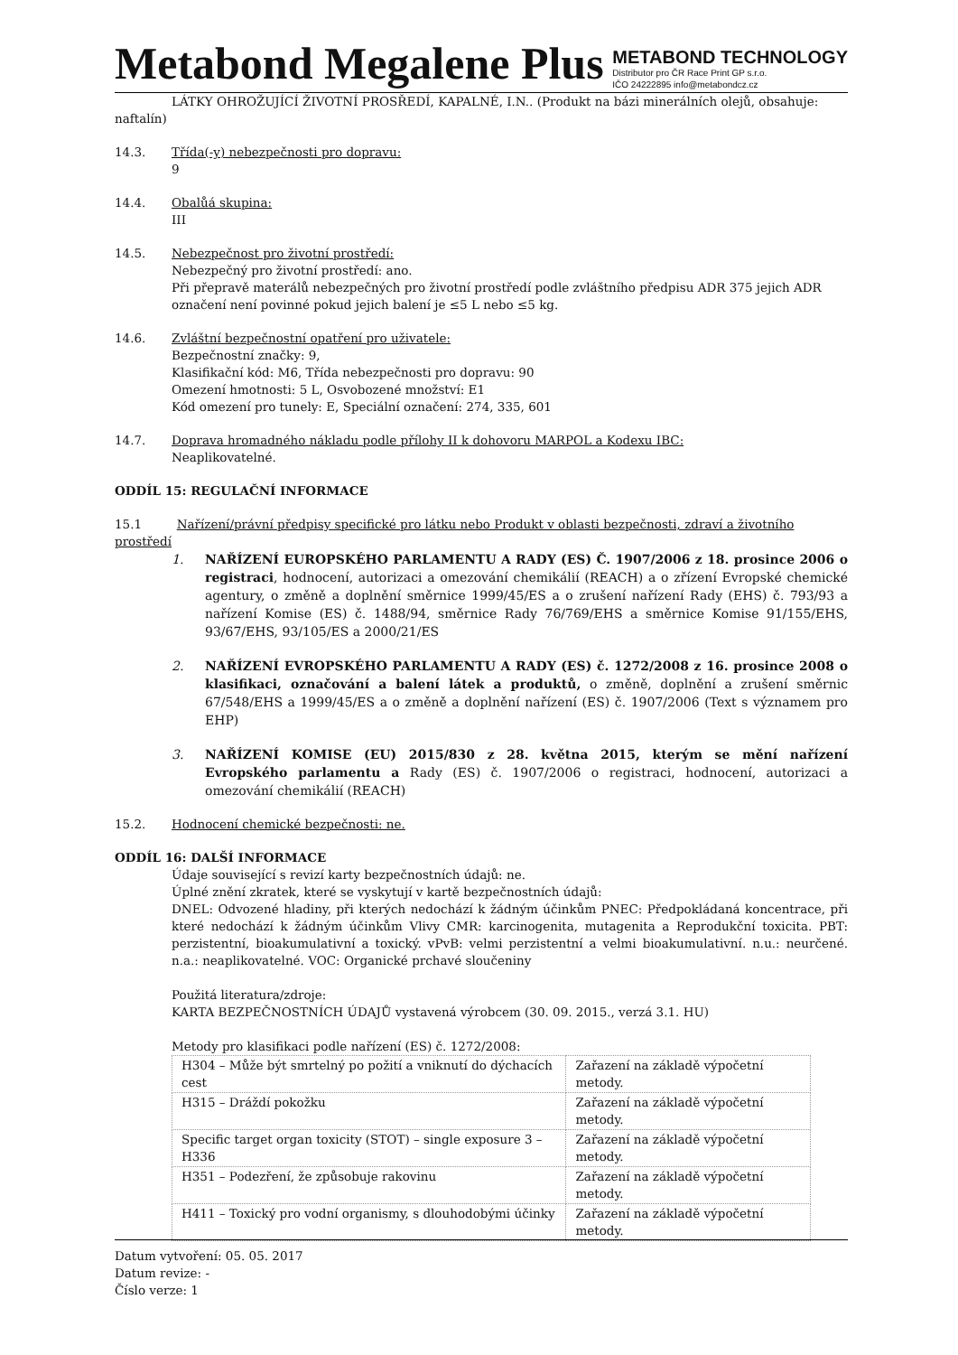Metabond Megalene Plus
METABOND TECHNOLOGY
Distributor pro ČR Race Print GP s.r.o.
IČO 24222895 info@metabondcz.cz
LÁTKY OHROŽUJÍCÍ ŽIVOTNÍ PROSŘEDÍ, KAPALNÉ, I.N.. (Produkt na bázi minerálních olejů, obsahuje: naftalín)
14.3. Třída(-y) nebezpečnosti pro dopravu:
9
14.4. Obalůá skupina:
III
14.5. Nebezpečnost pro životní prostředí:
Nebezpečný pro životní prostředí: ano.
Při přepravě materálů nebezpečných pro životní prostředí podle zvláštního předpisu ADR 375 jejich ADR označení není povinné pokud jejich balení je ≤5 L nebo ≤5 kg.
14.6. Zvláštní bezpečnostní opatření pro uživatele:
Bezpečnostní značky: 9,
Klasifikační kód: M6, Třída nebezpečnosti pro dopravu: 90
Omezení hmotnosti: 5 L, Osvobozené množství: E1
Kód omezení pro tunely: E, Speciální označení: 274, 335, 601
14.7. Doprava hromadného nákladu podle přílohy II k dohovoru MARPOL a Kodexu IBC:
Neaplikovatelné.
ODDÍL 15: REGULAČNÍ INFORMACE
15.1 Nařízení/právní předpisy specifické pro látku nebo Produkt v oblasti bezpečnosti, zdraví a životního prostředí
1. NAŘÍZENÍ EUROPSKÉHO PARLAMENTU A RADY (ES) Č. 1907/2006 z 18. prosince 2006 o registraci, hodnocení, autorizaci a omezování chemikálií (REACH) a o zřízení Evropské chemické agentury, o změně a doplnění směrnice 1999/45/ES a o zrušení nařízení Rady (EHS) č. 793/93 a nařízení Komise (ES) č. 1488/94, směrnice Rady 76/769/EHS a směrnice Komise 91/155/EHS, 93/67/EHS, 93/105/ES a 2000/21/ES
2. NAŘÍZENÍ EVROPSKÉHO PARLAMENTU A RADY (ES) č. 1272/2008 z 16. prosince 2008 o klasifikaci, označování a balení látek a produktů, o změně, doplnění a zrušení směrnic 67/548/EHS a 1999/45/ES a o změně a doplnění nařízení (ES) č. 1907/2006 (Text s významem pro EHP)
3. NAŘÍZENÍ KOMISE (EU) 2015/830 z 28. května 2015, kterým se mění nařízení Evropského parlamentu a Rady (ES) č. 1907/2006 o registraci, hodnocení, autorizaci a omezování chemikálií (REACH)
15.2. Hodnocení chemické bezpečnosti: ne.
ODDÍL 16: DALŠÍ INFORMACE
Údaje související s revizí karty bezpečnostních údajů: ne.
Úplné znění zkratek, které se vyskytují v kartě bezpečnostních údajů:
DNEL: Odvozené hladiny, při kterých nedochází k žádným účinkům PNEC: Předpokládaná koncentrace, při které nedochází k žádným účinkům Vlivy CMR: karcinogenita, mutagenita a Reprodukční toxicita. PBT: perzistentní, bioakumulativní a toxický. vPvB: velmi perzistentní a velmi bioakumulativní. n.u.: neurčené. n.a.: neaplikovatelné. VOC: Organické prchavé sloučeniny
Použitá literatura/zdroje:
KARTA BEZPEČNOSTNÍCH ÚDAJŮ vystavená výrobcem (30. 09. 2015., verzá 3.1. HU)
Metody pro klasifikaci podle nařízení (ES) č. 1272/2008:
| H304 – Může být smrtelný po požití a vniknutí do dýchacích cest | Zařazení na základě výpočetní metody. |
| H315 – Dráždí pokožku | Zařazení na základě výpočetní metody. |
| Specific target organ toxicity (STOT) – single exposure 3 – H336 | Zařazení na základě výpočetní metody. |
| H351 – Podezření, že způsobuje rakovinu | Zařazení na základě výpočetní metody. |
| H411 – Toxický pro vodní organismy, s dlouhodobými účinky | Zařazení na základě výpočetní metody. |
Datum vytvoření: 05. 05. 2017
Datum revize: -
Číslo verze: 1